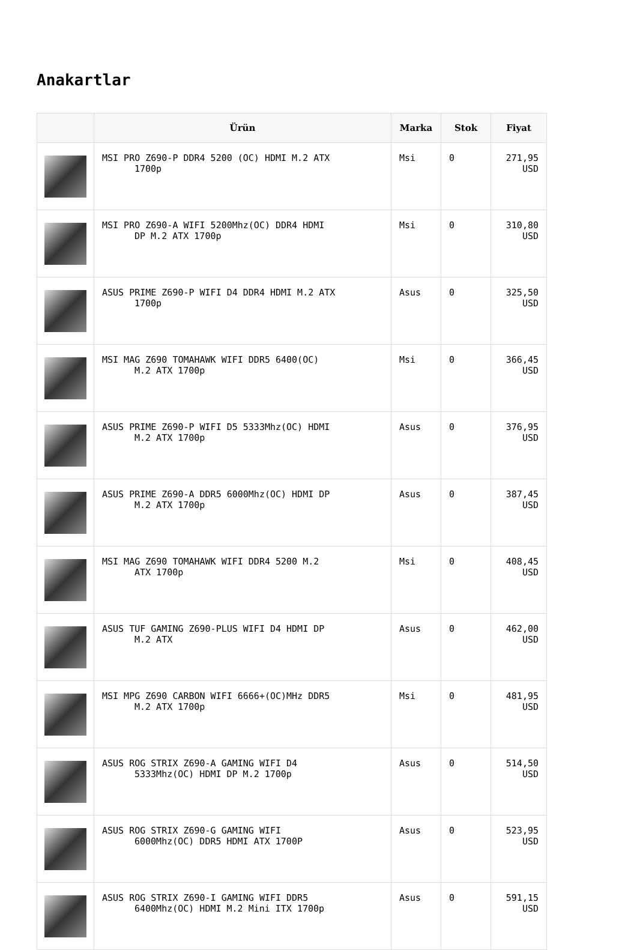Anakartlar
| | Ürün | Marka | Stok | Fiyat |
| --- | --- | --- | --- | --- |
| | MSI PRO Z690-P DDR4 5200 (OC) HDMI M.2 ATX 1700p | Msi | 0 | 271,95 USD |
| | MSI PRO Z690-A WIFI 5200Mhz(OC) DDR4 HDMI DP M.2 ATX 1700p | Msi | 0 | 310,80 USD |
| | ASUS PRIME Z690-P WIFI D4 DDR4 HDMI M.2 ATX 1700p | Asus | 0 | 325,50 USD |
| | MSI MAG Z690 TOMAHAWK WIFI DDR5 6400(OC) M.2 ATX 1700p | Msi | 0 | 366,45 USD |
| | ASUS PRIME Z690-P WIFI D5 5333Mhz(OC) HDMI M.2 ATX 1700p | Asus | 0 | 376,95 USD |
| | ASUS PRIME Z690-A DDR5 6000Mhz(OC) HDMI DP M.2 ATX 1700p | Asus | 0 | 387,45 USD |
| | MSI MAG Z690 TOMAHAWK WIFI DDR4 5200 M.2 ATX 1700p | Msi | 0 | 408,45 USD |
| | ASUS TUF GAMING Z690-PLUS WIFI D4 HDMI DP M.2 ATX | Asus | 0 | 462,00 USD |
| | MSI MPG Z690 CARBON WIFI 6666+(OC)MHz DDR5 M.2 ATX 1700p | Msi | 0 | 481,95 USD |
| | ASUS ROG STRIX Z690-A GAMING WIFI D4 5333Mhz(OC) HDMI DP M.2 1700p | Asus | 0 | 514,50 USD |
| | ASUS ROG STRIX Z690-G GAMING WIFI 6000Mhz(OC) DDR5 HDMI ATX 1700P | Asus | 0 | 523,95 USD |
| | ASUS ROG STRIX Z690-I GAMING WIFI DDR5 6400Mhz(OC) HDMI M.2 Mini ITX 1700p | Asus | 0 | 591,15 USD |